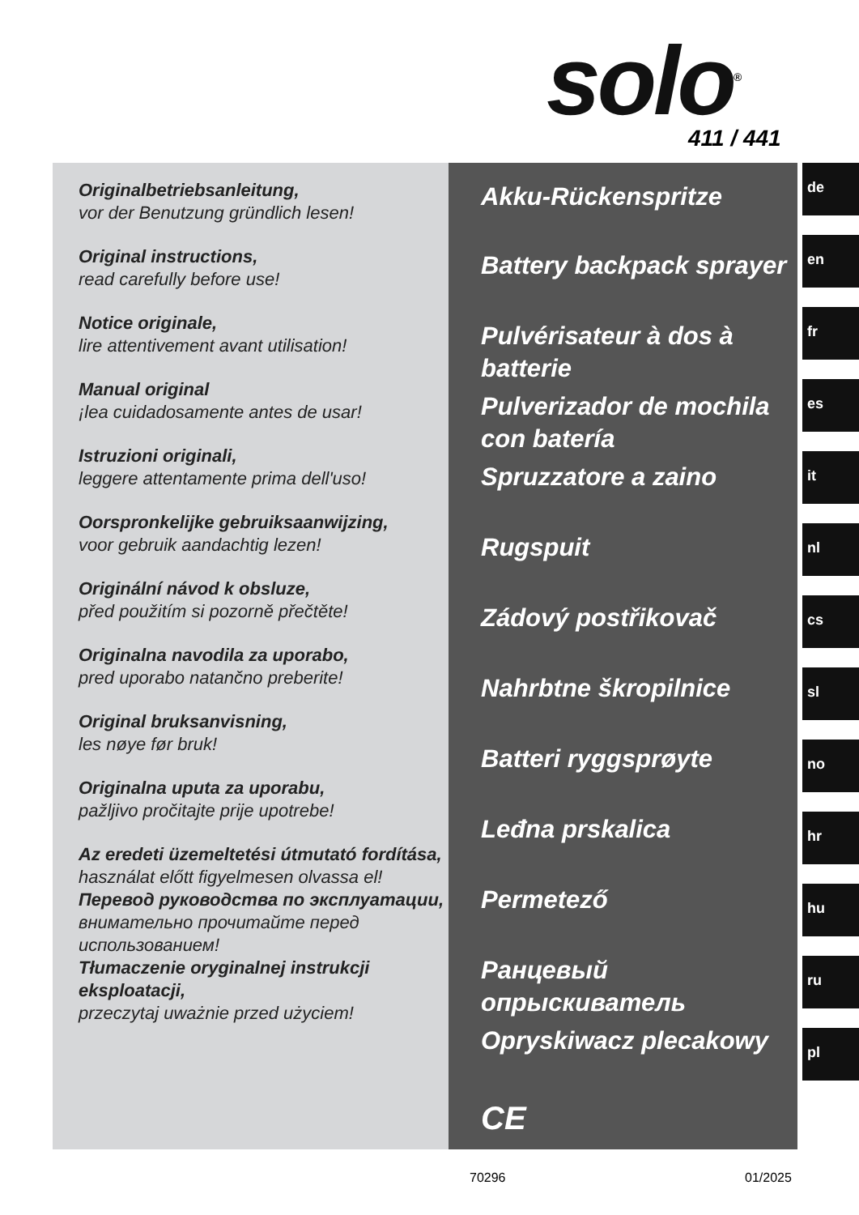solo<sup>®</sup> 411 / 441
Originalbetriebsanleitung,
vor der Benutzung gründlich lesen!
Original instructions,
read carefully before use!
Notice originale,
lire attentivement avant utilisation!
Manual original
¡lea cuidadosamente antes de usar!
Istruzioni originali,
leggere attentamente prima dell'uso!
Oorspronkelijke gebruiksaanwijzing,
voor gebruik aandachtig lezen!
Originální návod k obsluze,
před použitím si pozorně přečtěte!
Originalna navodila za uporabo,
pred uporabo natančno preberite!
Original bruksanvisning,
les nøye før bruk!
Originalna uputa za uporabu,
pažljivo pročitajte prije upotrebe!
Az eredeti üzemeltetési útmutató fordítása,
használat előtt figyelmesen olvassa el!
Перевод руководства по эксплуатации, внимательно прочитайте перед использованием!
Tłumaczenie oryginalnej instrukcji eksploatacji,
przeczytaj uważnie przed użyciem!
Akku-Rückenspritze
Battery backpack sprayer
Pulvérisateur à dos à batterie
Pulverizador de mochila con batería
Spruzzatore a zaino
Rugspuit
Zádový postřikovač
Nahrbtne škropilnice
Batteri ryggsprøyte
Leđna prskalica
Permetező
Ранцевый опрыскиватель
Opryskiwacz plecakowy
CE
de
en
fr
es
it
nl
cs
sl
no
hr
hu
ru
pl
70296 01/2025